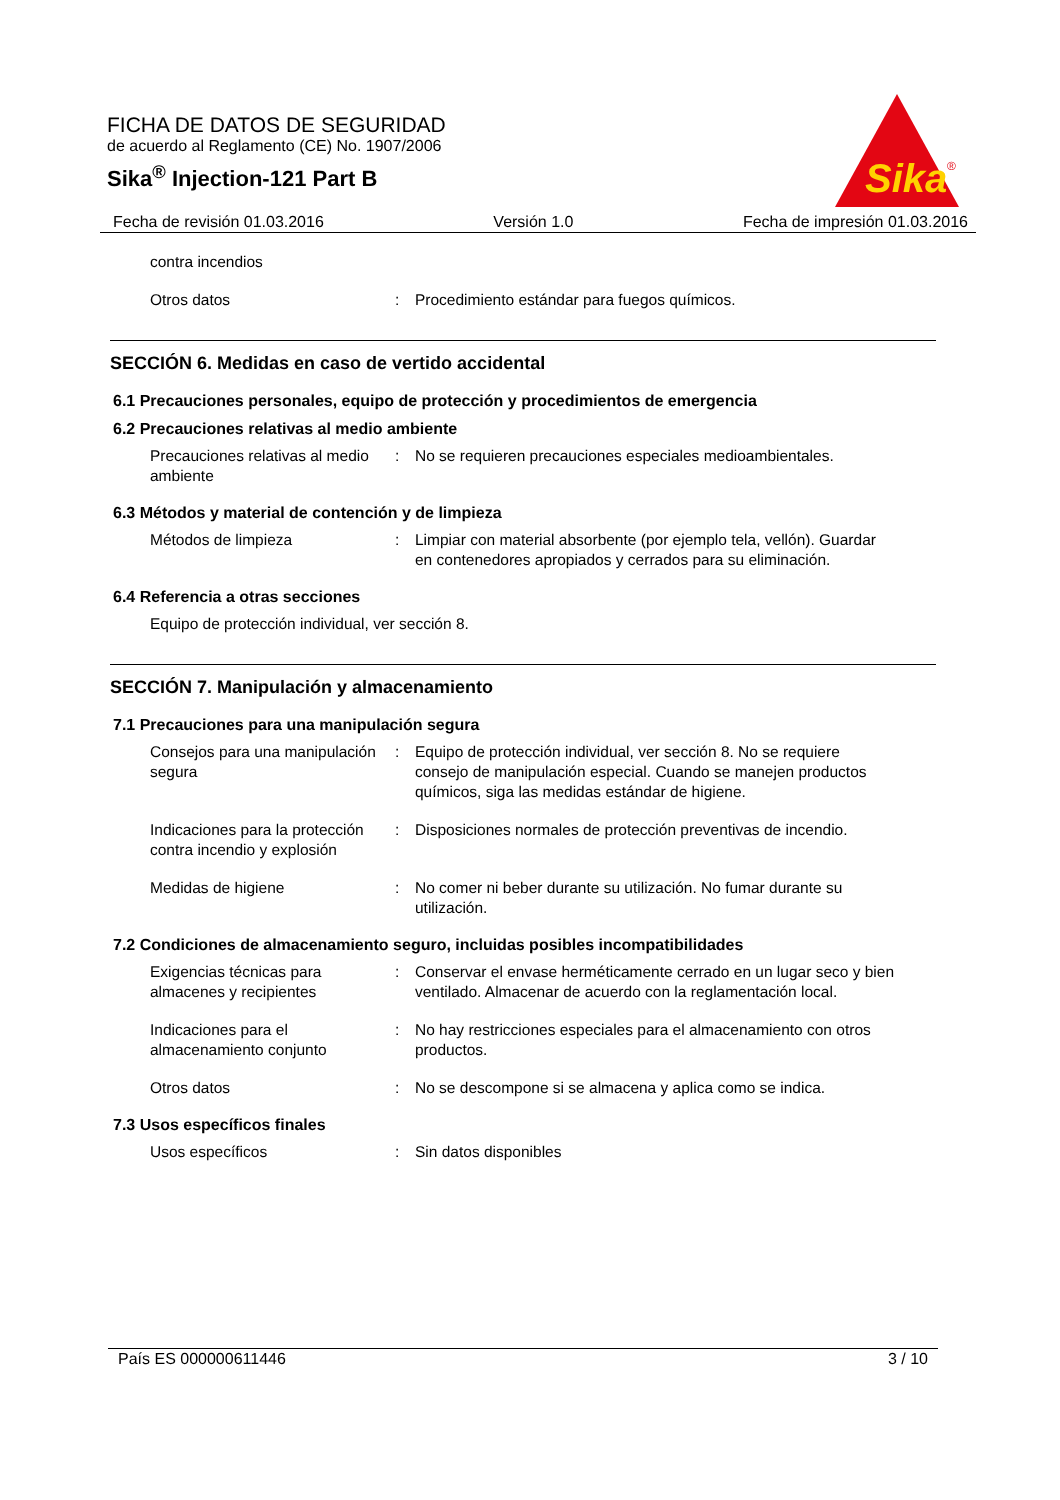FICHA DE DATOS DE SEGURIDAD
de acuerdo al Reglamento (CE) No. 1907/2006
Sika<sup>®</sup> Injection-121 Part B
Sika
®
Fecha de revisión 01.03.2016 Versión 1.0 Fecha de impresión 01.03.2016
contra incendios
Otros datos : Procedimiento estándar para fuegos químicos.
SECCIÓN 6. Medidas en caso de vertido accidental
6.1 Precauciones personales, equipo de protección y procedimientos de emergencia
6.2 Precauciones relativas al medio ambiente
Precauciones relativas al medio ambiente
: No se requieren precauciones especiales medioambientales.
6.3 Métodos y material de contención y de limpieza
Métodos de limpieza : Limpiar con material absorbente (por ejemplo tela, vellón). Guardar en contenedores apropiados y cerrados para su eliminación.
6.4 Referencia a otras secciones
Equipo de protección individual, ver sección 8.
SECCIÓN 7. Manipulación y almacenamiento
7.1 Precauciones para una manipulación segura
Consejos para una manipulación segura
: Equipo de protección individual, ver sección 8. No se requiere consejo de manipulación especial. Cuando se manejen productos químicos, siga las medidas estándar de higiene.
Indicaciones para la protección contra incendio y explosión
: Disposiciones normales de protección preventivas de incendio.
Medidas de higiene : No comer ni beber durante su utilización. No fumar durante su utilización.
7.2 Condiciones de almacenamiento seguro, incluidas posibles incompatibilidades
Exigencias técnicas para almacenes y recipientes
: Conservar el envase herméticamente cerrado en un lugar seco y bien ventilado. Almacenar de acuerdo con la reglamentación local.
Indicaciones para el almacenamiento conjunto
: No hay restricciones especiales para el almacenamiento con otros productos.
Otros datos : No se descompone si se almacena y aplica como se indica.
7.3 Usos específicos finales
Usos específicos : Sin datos disponibles
País ES 000000611446 3 / 10